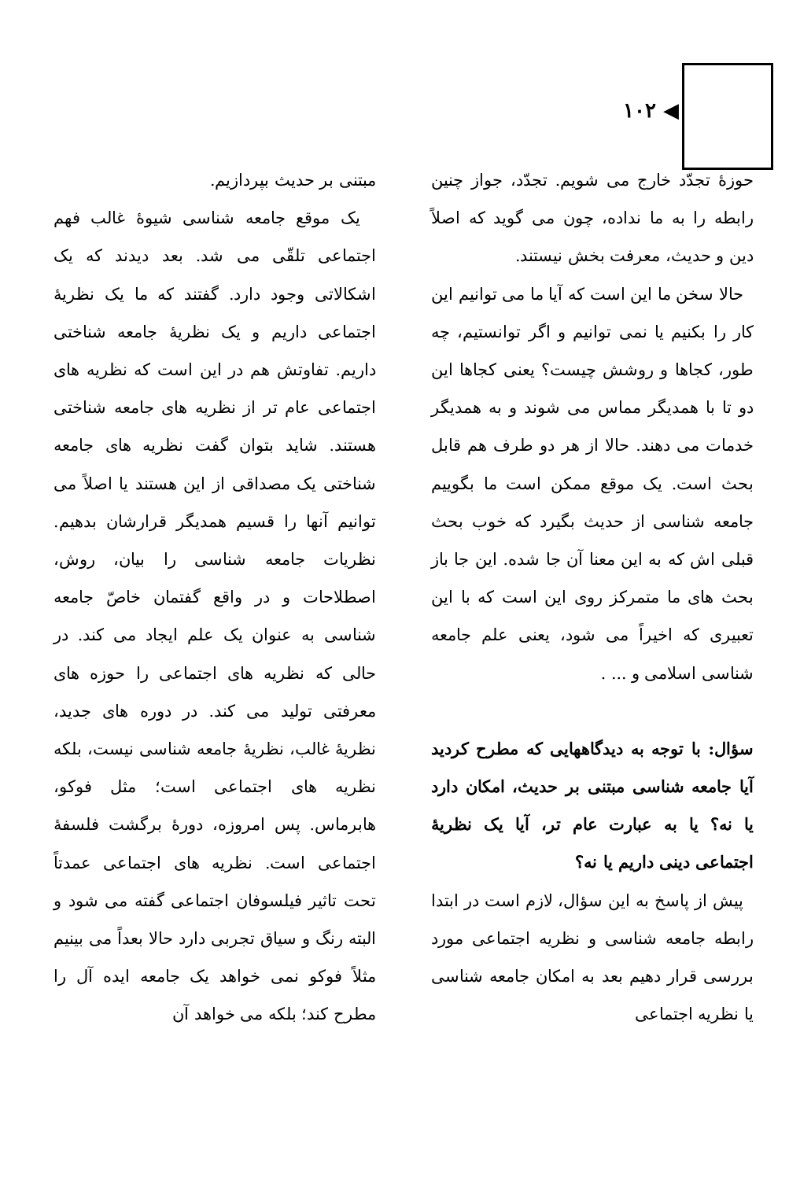◀ ۱۰۲
حوزهٔ تجدّد خارج می شویم. تجدّد، جواز چنین رابطه را به ما نداده، چون می گوید که اصلاً دین و حدیث، معرفت بخش نیستند.
حالا سخن ما این است که آیا ما می توانیم این کار را بکنیم یا نمی توانیم و اگر توانستیم، چه طور، کجاها و روشش چیست؟ یعنی کجاها این دو تا با همدیگر مماس می شوند و به همدیگر خدمات می دهند. حالا از هر دو طرف هم قابل بحث است. یک موقع ممکن است ما بگوییم جامعه شناسی از حدیث بگیرد که خوب بحث قبلی اش که به این معنا آن جا شده. این جا باز بحث های ما متمرکز روی این است که با این تعبیری که اخیراً می شود، یعنی علم جامعه شناسی اسلامی و ... .
سؤال: با توجه به دیدگاههایی که مطرح کردید آیا جامعه شناسی مبتنی بر حدیث، امکان دارد یا نه؟ یا به عبارت عام تر، آیا یک نظریهٔ اجتماعی دینی داریم یا نه؟
پیش از پاسخ به این سؤال، لازم است در ابتدا رابطه جامعه شناسی و نظریه اجتماعی مورد بررسی قرار دهیم بعد به امکان جامعه شناسی یا نظریه اجتماعی
مبتنی بر حدیث بپردازیم.
یک موقع جامعه شناسی شیوهٔ غالب فهم اجتماعی تلقّی می شد. بعد دیدند که یک اشکالاتی وجود دارد. گفتند که ما یک نظریهٔ اجتماعی داریم و یک نظریهٔ جامعه شناختی داریم. تفاوتش هم در این است که نظریه های اجتماعی عام تر از نظریه های جامعه شناختی هستند. شاید بتوان گفت نظریه های جامعه شناختی یک مصداقی از این هستند یا اصلاً می توانیم آنها را قسیم همدیگر قرارشان بدهیم. نظریات جامعه شناسی را بیان، روش، اصطلاحات و در واقع گفتمان خاصّ جامعه شناسی به عنوان یک علم ایجاد می کند. در حالی که نظریه های اجتماعی را حوزه های معرفتی تولید می کند. در دوره های جدید، نظریهٔ غالب، نظریهٔ جامعه شناسی نیست، بلکه نظریه های اجتماعی است؛ مثل فوکو، هابرماس. پس امروزه، دورهٔ برگشت فلسفهٔ اجتماعی است. نظریه های اجتماعی عمدتاً تحت تاثیر فیلسوفان اجتماعی گفته می شود و البته رنگ و سیاق تجربی دارد حالا بعداً می بینیم مثلاً فوکو نمی خواهد یک جامعه ایده آل را مطرح کند؛ بلکه می خواهد آن